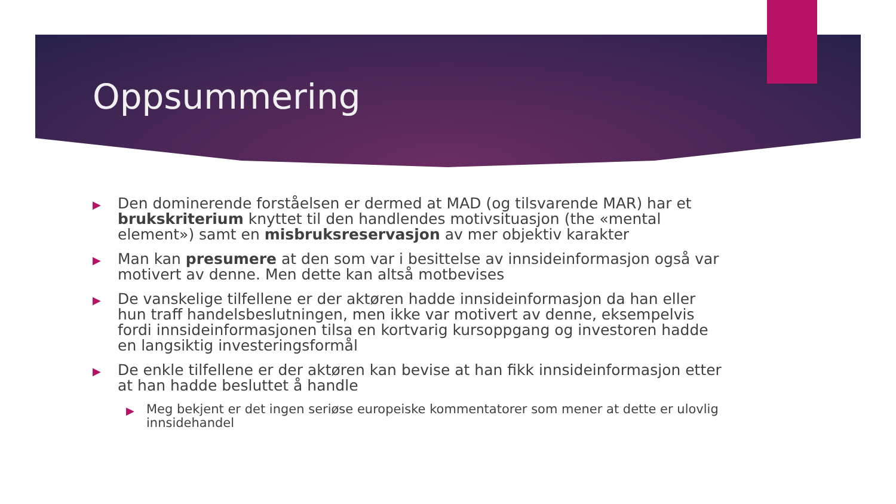Oppsummering
▶ Den dominerende forståelsen er dermed at MAD (og tilsvarende MAR) har et brukskriterium knyttet til den handlendes motivsituasjon (the «mental element») samt en misbruksreservasjon av mer objektiv karakter
▶ Man kan presumere at den som var i besittelse av innsideinformasjon også var motivert av denne. Men dette kan altså motbevises
▶ De vanskelige tilfellene er der aktøren hadde innsideinformasjon da han eller hun traff handelsbeslutningen, men ikke var motivert av denne, eksempelvis fordi innsideinformasjonen tilsa en kortvarig kursoppgang og investoren hadde en langsiktig investeringsformål
▶ De enkle tilfellene er der aktøren kan bevise at han fikk innsideinformasjon etter at han hadde besluttet å handle
▶ Meg bekjent er det ingen seriøse europeiske kommentatorer som mener at dette er ulovlig innsidehandel